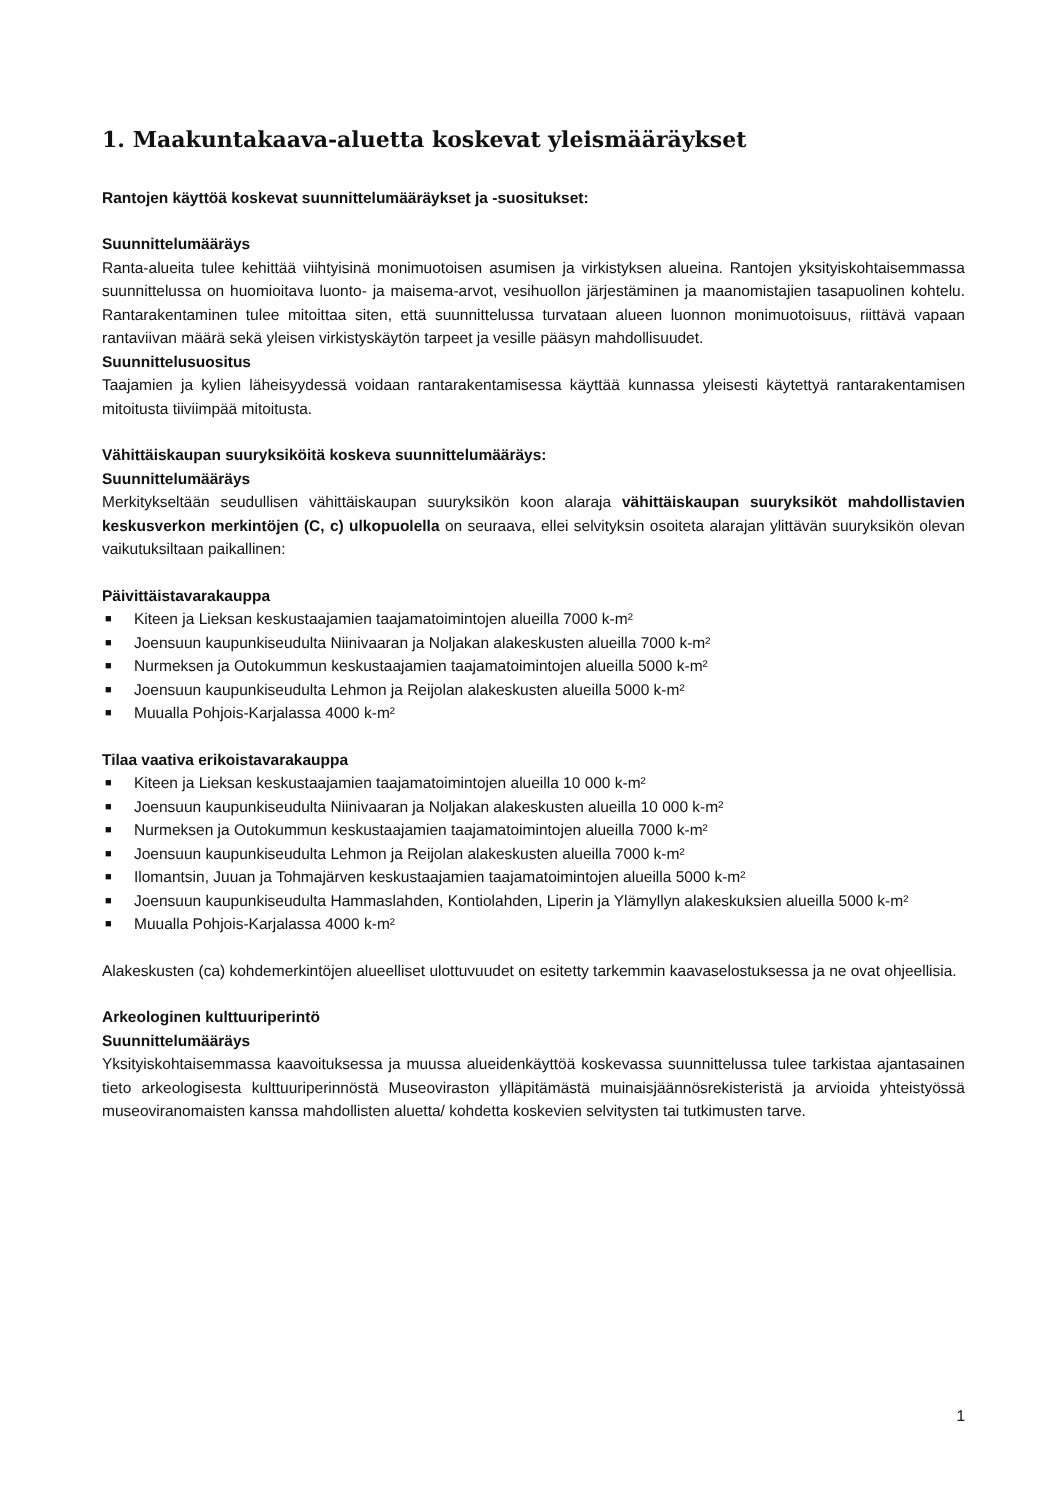1. Maakuntakaava-aluetta koskevat yleismääräykset
Rantojen käyttöä koskevat suunnittelumääräykset ja -suositukset:
Suunnittelumääräys
Ranta-alueita tulee kehittää viihtyisinä monimuotoisen asumisen ja virkistyksen alueina. Rantojen yksityiskohtaisemmassa suunnittelussa on huomioitava luonto- ja maisema-arvot, vesihuollon järjestäminen ja maanomistajien tasapuolinen kohtelu. Rantarakentaminen tulee mitoittaa siten, että suunnittelussa turvataan alueen luonnon monimuotoisuus, riittävä vapaan rantaviivan määrä sekä yleisen virkistyskäytön tarpeet ja vesille pääsyn mahdollisuudet.
Suunnittelusuositus
Taajamien ja kylien läheisyydessä voidaan rantarakentamisessa käyttää kunnassa yleisesti käytettyä rantarakentamisen mitoitusta tiiviimpää mitoitusta.
Vähittäiskaupan suuryksiköitä koskeva suunnittelumääräys:
Suunnittelumääräys
Merkitykseltään seudullisen vähittäiskaupan suuryksikön koon alaraja vähittäiskaupan suuryksiköt mahdollistavien keskusverkon merkintöjen (C, c) ulkopuolella on seuraava, ellei selvityksin osoiteta alarajan ylittävän suuryksikön olevan vaikutuksiltaan paikallinen:
Päivittäistavarakauppa
■ Kiteen ja Lieksan keskustaajamien taajamatoimintojen alueilla 7000 k-m²
■ Joensuun kaupunkiseudulta Niinivaaran ja Noljakan alakeskusten alueilla 7000 k-m²
■ Nurmeksen ja Outokummun keskustaajamien taajamatoimintojen alueilla 5000 k-m²
■ Joensuun kaupunkiseudulta Lehmon ja Reijolan alakeskusten alueilla 5000 k-m²
■ Muualla Pohjois-Karjalassa 4000 k-m²
Tilaa vaativa erikoistavarakauppa
■ Kiteen ja Lieksan keskustaajamien taajamatoimintojen alueilla 10 000 k-m²
■ Joensuun kaupunkiseudulta Niinivaaran ja Noljakan alakeskusten alueilla 10 000 k-m²
■ Nurmeksen ja Outokummun keskustaajamien taajamatoimintojen alueilla 7000 k-m²
■ Joensuun kaupunkiseudulta Lehmon ja Reijolan alakeskusten alueilla 7000 k-m²
■ Ilomantsin, Juuan ja Tohmajärven keskustaajamien taajamatoimintojen alueilla 5000 k-m²
■ Joensuun kaupunkiseudulta Hammaslahden, Kontiolahden, Liperin ja Ylämyllyn alakeskuksien alueilla 5000 k-m²
■ Muualla Pohjois-Karjalassa 4000 k-m²
Alakeskusten (ca) kohdemerkintöjen alueelliset ulottuvuudet on esitetty tarkemmin kaavaselostuksessa ja ne ovat ohjeellisia.
Arkeologinen kulttuuriperintö
Suunnittelumääräys
Yksityiskohtaisemmassa kaavoituksessa ja muussa alueidenkäyttöä koskevassa suunnittelussa tulee tarkistaa ajantasainen tieto arkeologisesta kulttuuriperinnöstä Museoviraston ylläpitämästä muinaisjäännösrekisteristä ja arvioida yhteistyössä museoviranomaisten kanssa mahdollisten aluetta/ kohdetta koskevien selvitysten tai tutkimusten tarve.
1